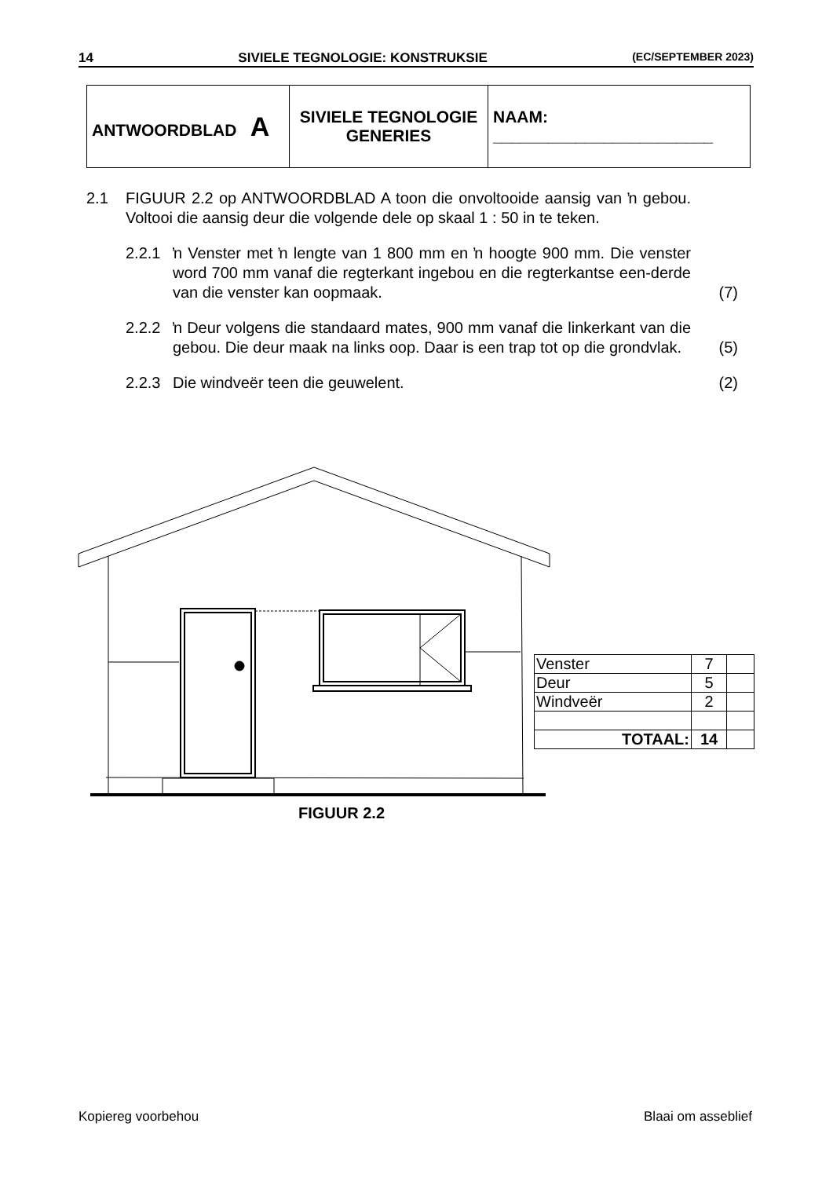14 SIVIELE TEGNOLOGIE: KONSTRUKSIE (EC/SEPTEMBER 2023)
| ANTWOORDBLAD A | SIVIELE TEGNOLOGIE GENERIES | NAAM: ________________________ |
2.1 FIGUUR 2.2 op ANTWOORDBLAD A toon die onvoltooide aansig van ŉ gebou. Voltooi die aansig deur die volgende dele op skaal 1 : 50 in te teken.
2.2.1 ŉ Venster met ŉ lengte van 1 800 mm en ŉ hoogte 900 mm. Die venster word 700 mm vanaf die regterkant ingebou en die regterkantse een-derde van die venster kan oopmaak.
(7)
2.2.2 ŉ Deur volgens die standaard mates, 900 mm vanaf die linkerkant van die gebou. Die deur maak na links oop. Daar is een trap tot op die grondvlak.
(5)
2.2.3 Die windveër teen die geuwelent.
(2)
| Venster | 7 | |
| Deur | 5 | |
| Windveër | 2 | |
| TOTAAL: | 14 | |
FIGUUR 2.2
Kopiereg voorbehou Blaai om asseblief